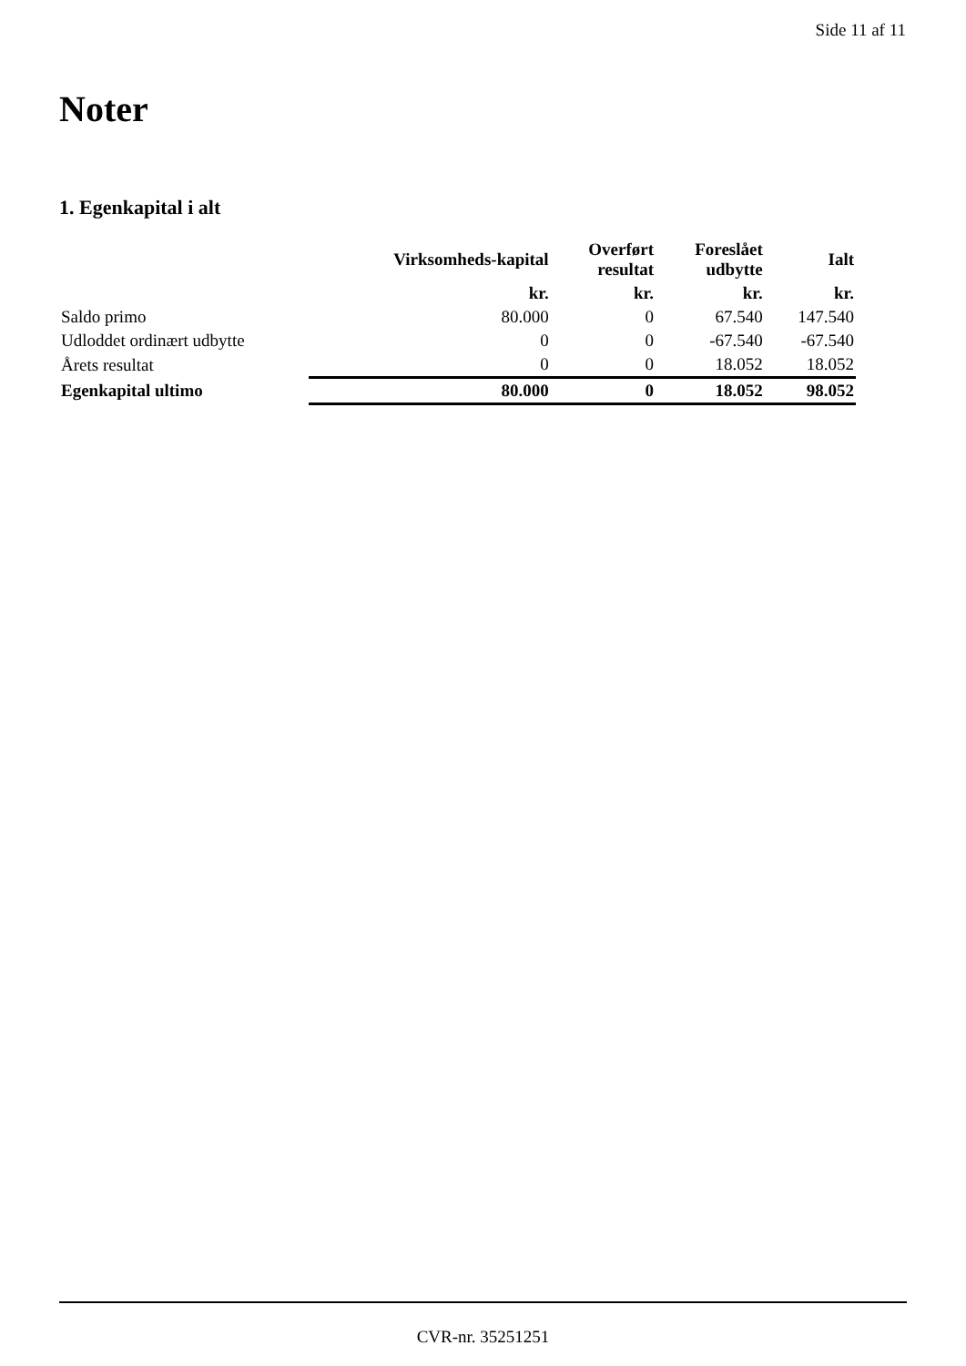Side 11 af 11
Noter
1. Egenkapital i alt
| | Virksomheds-kapital | Overført resultat | Foreslået udbytte | Ialt |
| --- | --- | --- | --- | --- |
| | kr. | kr. | kr. | kr. |
| Saldo primo | 80.000 | 0 | 67.540 | 147.540 |
| Udloddet ordinært udbytte | 0 | 0 | -67.540 | -67.540 |
| Årets resultat | 0 | 0 | 18.052 | 18.052 |
| Egenkapital ultimo | 80.000 | 0 | 18.052 | 98.052 |
CVR-nr. 35251251